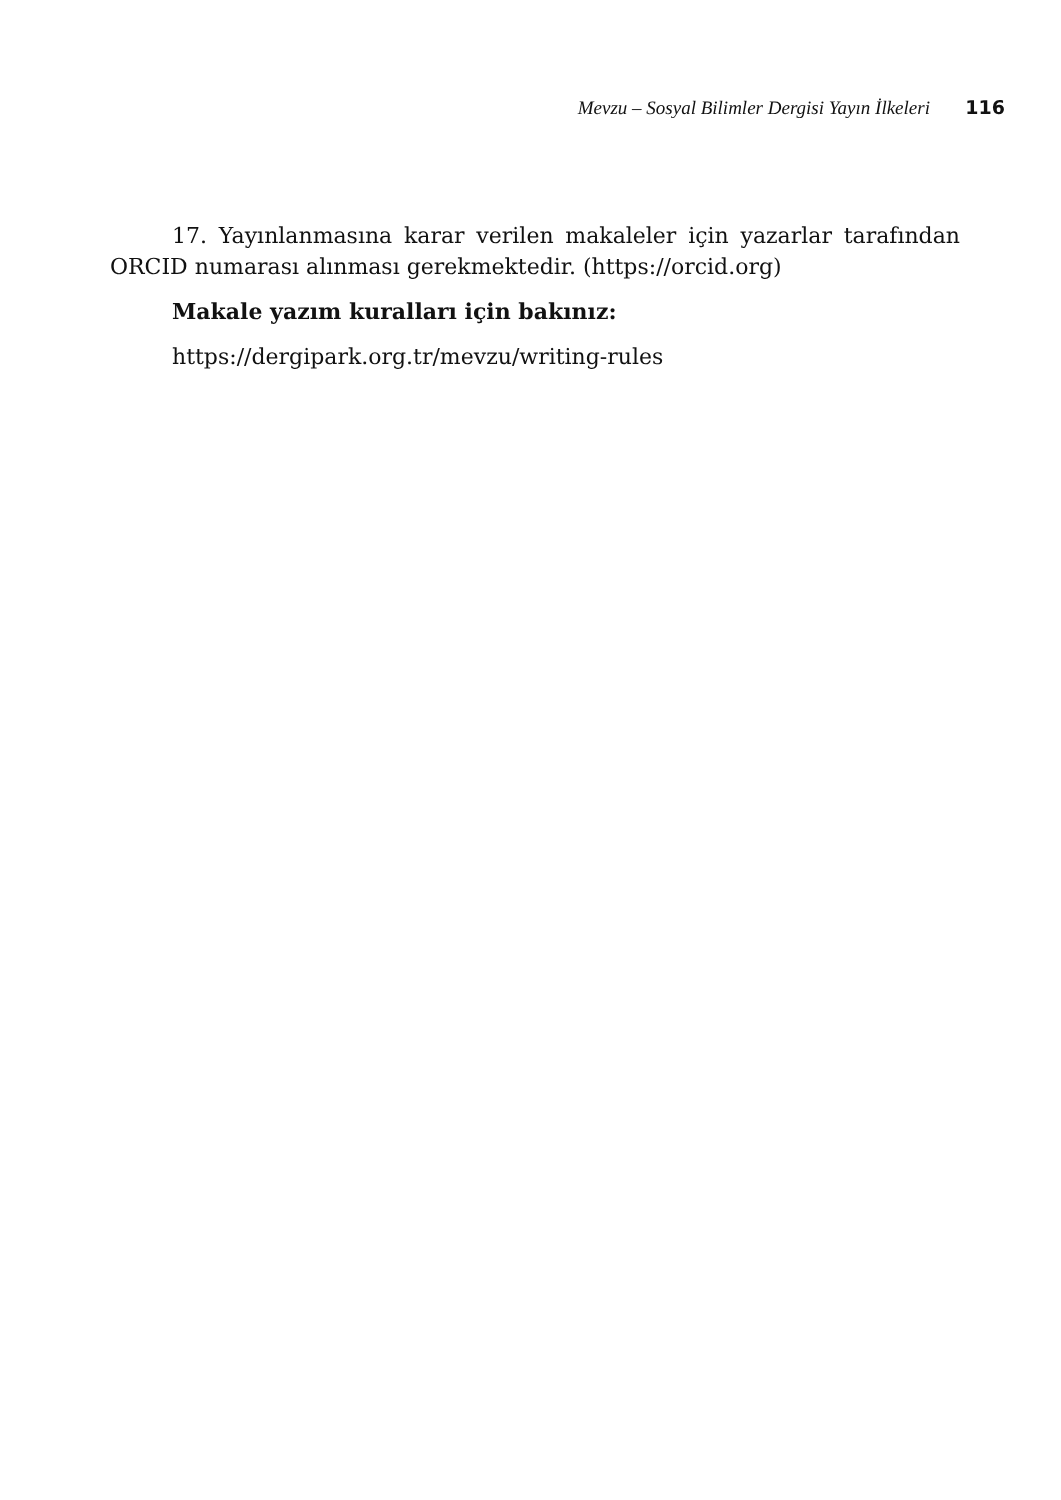Mevzu – Sosyal Bilimler Dergisi Yayın İlkeleri 116
17. Yayınlanmasına karar verilen makaleler için yazarlar tarafından ORCID numarası alınması gerekmektedir. (https://orcid.org)
Makale yazım kuralları için bakınız:
https://dergipark.org.tr/mevzu/writing-rules